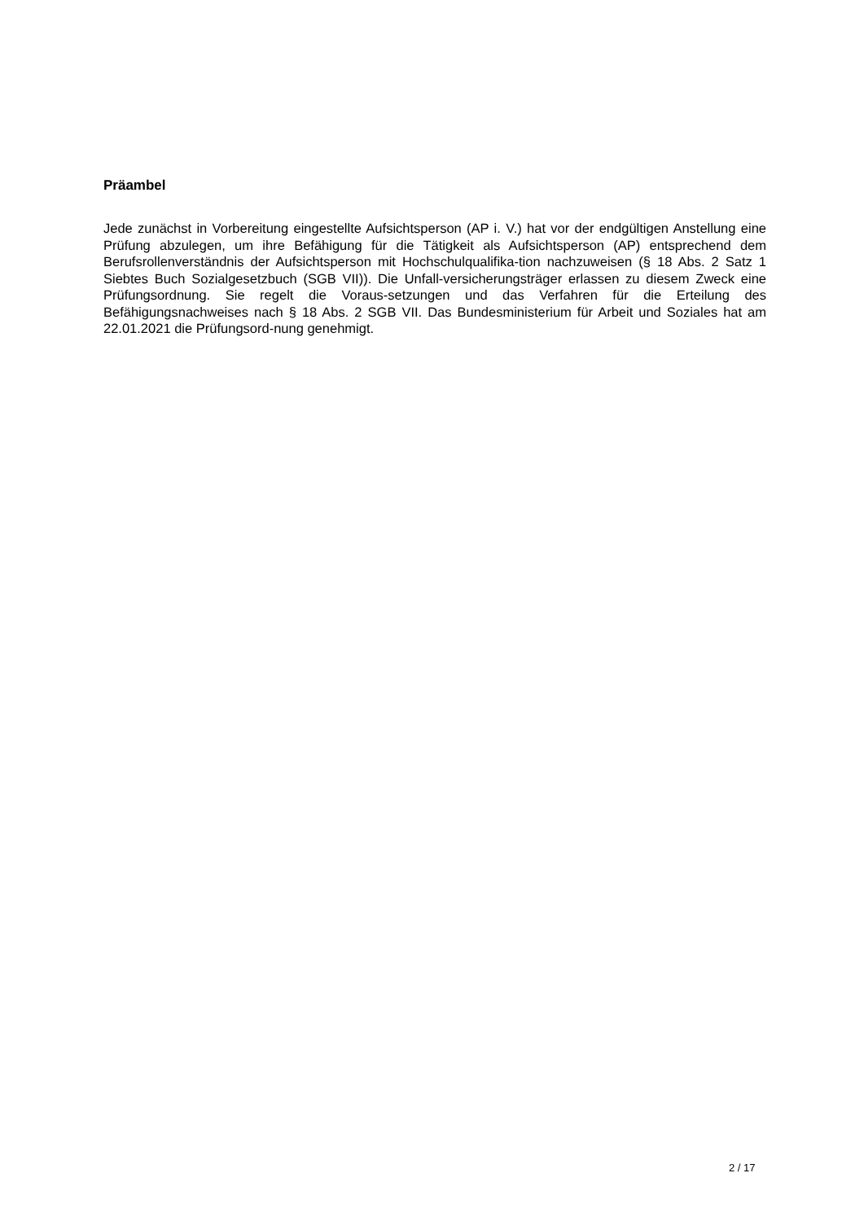Präambel
Jede zunächst in Vorbereitung eingestellte Aufsichtsperson (AP i. V.) hat vor der endgültigen Anstellung eine Prüfung abzulegen, um ihre Befähigung für die Tätigkeit als Aufsichtsperson (AP) entsprechend dem Berufsrollenverständnis der Aufsichtsperson mit Hochschulqualifika-tion nachzuweisen (§ 18 Abs. 2 Satz 1 Siebtes Buch Sozialgesetzbuch (SGB VII)). Die Unfall-versicherungsträger erlassen zu diesem Zweck eine Prüfungsordnung. Sie regelt die Voraus-setzungen und das Verfahren für die Erteilung des Befähigungsnachweises nach § 18 Abs. 2 SGB VII. Das Bundesministerium für Arbeit und Soziales hat am 22.01.2021 die Prüfungsord-nung genehmigt.
2 / 17